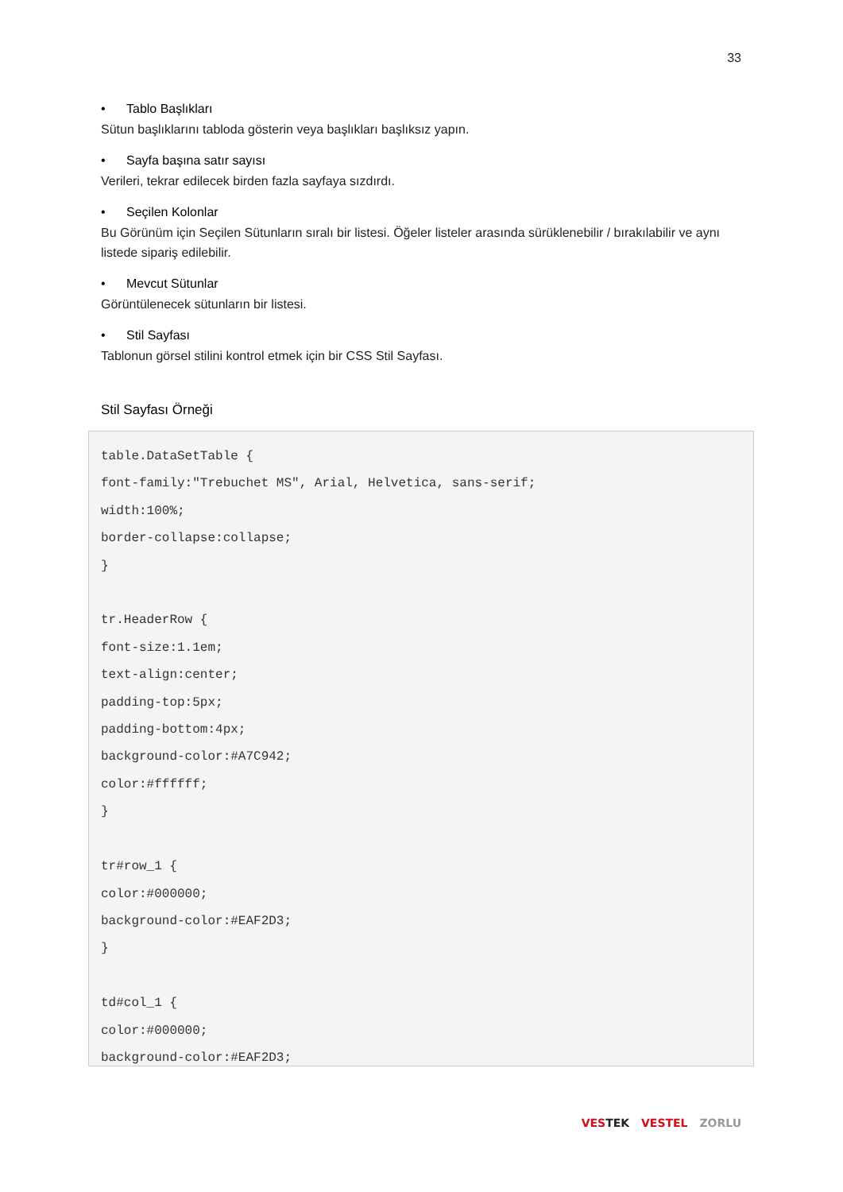33
• Tablo Başlıkları
Sütun başlıklarını tabloda gösterin veya başlıkları başlıksız yapın.
• Sayfa başına satır sayısı
Verileri, tekrar edilecek birden fazla sayfaya sızdırdı.
• Seçilen Kolonlar
Bu Görünüm için Seçilen Sütunların sıralı bir listesi. Öğeler listeler arasında sürüklenebilir / bırakılabilir ve aynı listede sipariş edilebilir.
• Mevcut Sütunlar
Görüntülenecek sütunların bir listesi.
• Stil Sayfası
Tablonun görsel stilini kontrol etmek için bir CSS Stil Sayfası.
Stil Sayfası Örneği
table.DataSetTable {
font-family:"Trebuchet MS", Arial, Helvetica, sans-serif;
width:100%;
border-collapse:collapse;
}

tr.HeaderRow {
font-size:1.1em;
text-align:center;
padding-top:5px;
padding-bottom:4px;
background-color:#A7C942;
color:#ffffff;
}

tr#row_1 {
color:#000000;
background-color:#EAF2D3;
}

td#col_1 {
color:#000000;
background-color:#EAF2D3;
VESTEK VESTEL ZORLU